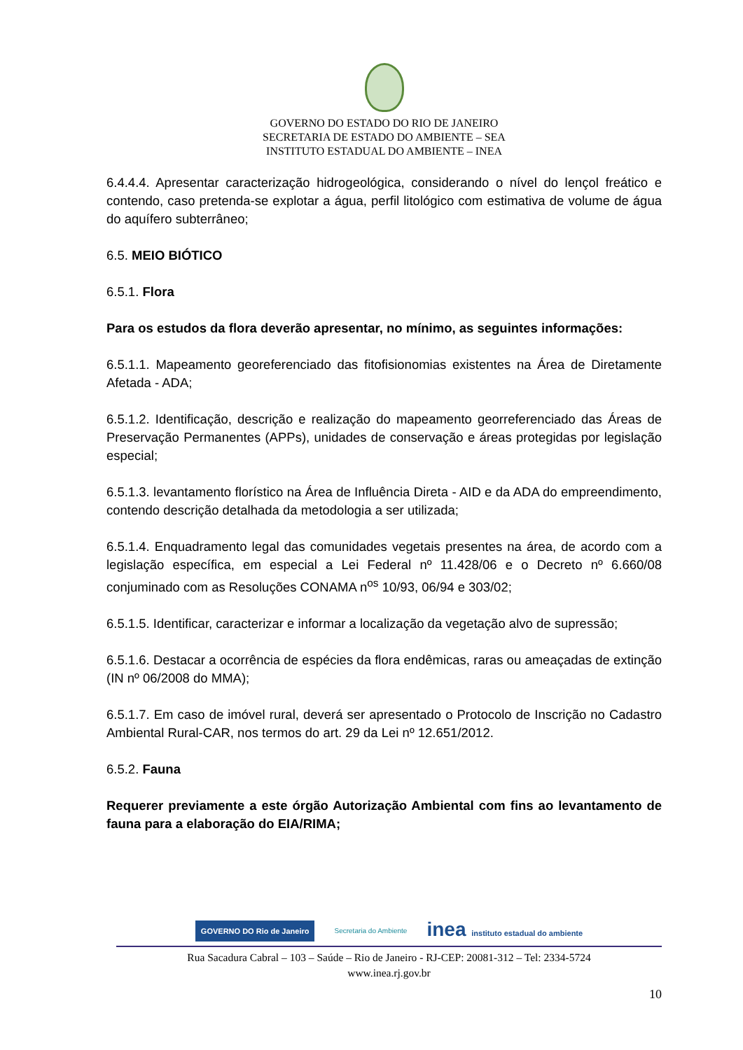GOVERNO DO ESTADO DO RIO DE JANEIRO
SECRETARIA DE ESTADO DO AMBIENTE – SEA
INSTITUTO ESTADUAL DO AMBIENTE – INEA
6.4.4.4. Apresentar caracterização hidrogeológica, considerando o nível do lençol freático e contendo, caso pretenda-se explotar a água, perfil litológico com estimativa de volume de água do aquífero subterrâneo;
6.5. MEIO BIÓTICO
6.5.1. Flora
Para os estudos da flora deverão apresentar, no mínimo, as seguintes informações:
6.5.1.1. Mapeamento georeferenciado das fitofisionomias existentes na Área de Diretamente Afetada - ADA;
6.5.1.2. Identificação, descrição e realização do mapeamento georreferenciado das Áreas de Preservação Permanentes (APPs), unidades de conservação e áreas protegidas por legislação especial;
6.5.1.3. levantamento florístico na Área de Influência Direta - AID e da ADA do empreendimento, contendo descrição detalhada da metodologia a ser utilizada;
6.5.1.4. Enquadramento legal das comunidades vegetais presentes na área, de acordo com a legislação específica, em especial a Lei Federal nº 11.428/06 e o Decreto nº 6.660/08 conjuminado com as Resoluções CONAMA n<sup>os</sup> 10/93, 06/94 e 303/02;
6.5.1.5. Identificar, caracterizar e informar a localização da vegetação alvo de supressão;
6.5.1.6. Destacar a ocorrência de espécies da flora endêmicas, raras ou ameaçadas de extinção (IN nº 06/2008 do MMA);
6.5.1.7. Em caso de imóvel rural, deverá ser apresentado o Protocolo de Inscrição no Cadastro Ambiental Rural-CAR, nos termos do art. 29 da Lei nº 12.651/2012.
6.5.2. Fauna
Requerer previamente a este órgão Autorização Ambiental com fins ao levantamento de fauna para a elaboração do EIA/RIMA;
GOVERNO DO Rio de Janeiro Secretaria do Ambiente inea instituto estadual do ambiente
Rua Sacadura Cabral – 103 – Saúde – Rio de Janeiro - RJ-CEP: 20081-312 – Tel: 2334-5724
www.inea.rj.gov.br
10